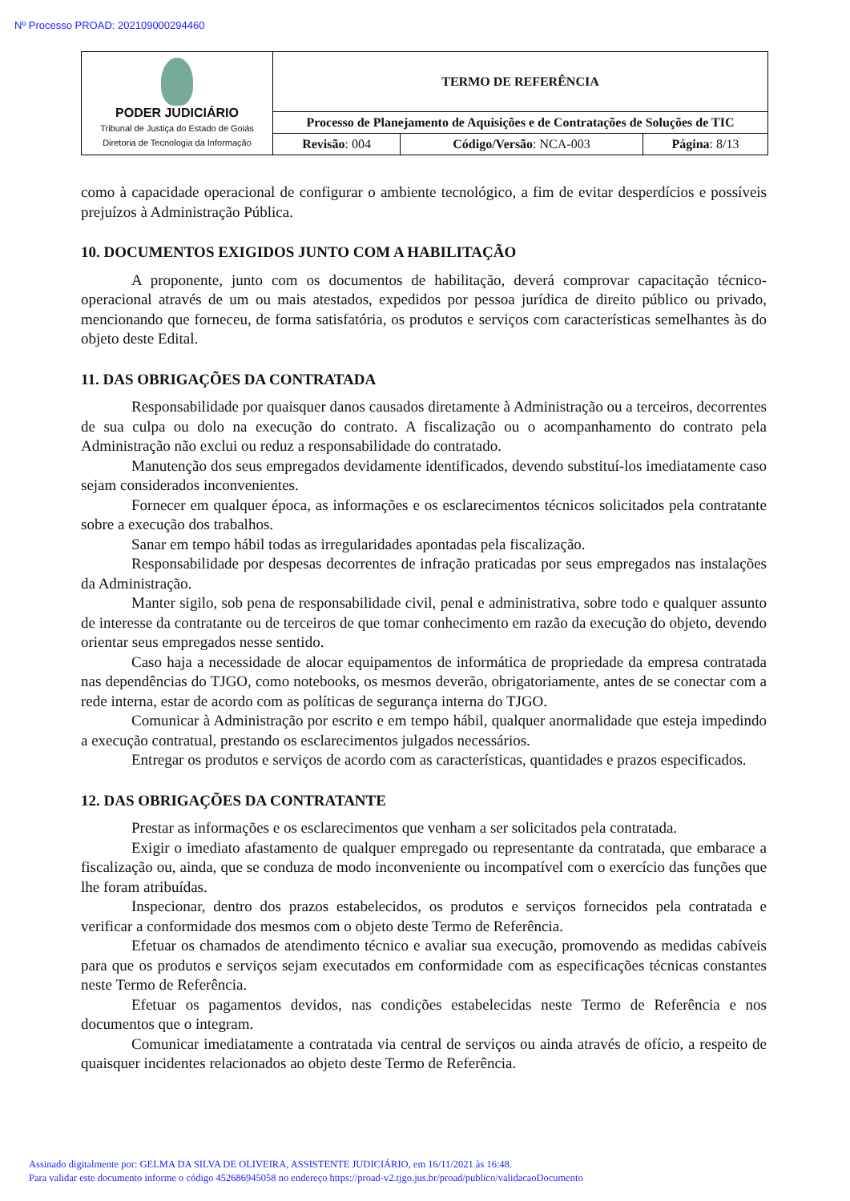Nº Processo PROAD: 202109000294460
| PODER JUDICIÁRIO Tribunal de Justiça do Estado de Goiás Diretoria de Tecnologia da Informação | TERMO DE REFERÊNCIA | | |
| | Processo de Planejamento de Aquisições e de Contratações de Soluções de TIC | | |
| | Revisão : 004 | Código/Versão : NCA-003 | Página : 8/13 |
como à capacidade operacional de configurar o ambiente tecnológico, a fim de evitar desperdícios e possíveis prejuízos à Administração Pública.
10. DOCUMENTOS EXIGIDOS JUNTO COM A HABILITAÇÃO
A proponente, junto com os documentos de habilitação, deverá comprovar capacitação técnico-operacional através de um ou mais atestados, expedidos por pessoa jurídica de direito público ou privado, mencionando que forneceu, de forma satisfatória, os produtos e serviços com características semelhantes às do objeto deste Edital.
11. DAS OBRIGAÇÕES DA CONTRATADA
Responsabilidade por quaisquer danos causados diretamente à Administração ou a terceiros, decorrentes de sua culpa ou dolo na execução do contrato. A fiscalização ou o acompanhamento do contrato pela Administração não exclui ou reduz a responsabilidade do contratado.
Manutenção dos seus empregados devidamente identificados, devendo substituí-los imediatamente caso sejam considerados inconvenientes.
Fornecer em qualquer época, as informações e os esclarecimentos técnicos solicitados pela contratante sobre a execução dos trabalhos.
Sanar em tempo hábil todas as irregularidades apontadas pela fiscalização.
Responsabilidade por despesas decorrentes de infração praticadas por seus empregados nas instalações da Administração.
Manter sigilo, sob pena de responsabilidade civil, penal e administrativa, sobre todo e qualquer assunto de interesse da contratante ou de terceiros de que tomar conhecimento em razão da execução do objeto, devendo orientar seus empregados nesse sentido.
Caso haja a necessidade de alocar equipamentos de informática de propriedade da empresa contratada nas dependências do TJGO, como notebooks, os mesmos deverão, obrigatoriamente, antes de se conectar com a rede interna, estar de acordo com as políticas de segurança interna do TJGO.
Comunicar à Administração por escrito e em tempo hábil, qualquer anormalidade que esteja impedindo a execução contratual, prestando os esclarecimentos julgados necessários.
Entregar os produtos e serviços de acordo com as características, quantidades e prazos especificados.
12. DAS OBRIGAÇÕES DA CONTRATANTE
Prestar as informações e os esclarecimentos que venham a ser solicitados pela contratada.
Exigir o imediato afastamento de qualquer empregado ou representante da contratada, que embarace a fiscalização ou, ainda, que se conduza de modo inconveniente ou incompatível com o exercício das funções que lhe foram atribuídas.
Inspecionar, dentro dos prazos estabelecidos, os produtos e serviços fornecidos pela contratada e verificar a conformidade dos mesmos com o objeto deste Termo de Referência.
Efetuar os chamados de atendimento técnico e avaliar sua execução, promovendo as medidas cabíveis para que os produtos e serviços sejam executados em conformidade com as especificações técnicas constantes neste Termo de Referência.
Efetuar os pagamentos devidos, nas condições estabelecidas neste Termo de Referência e nos documentos que o integram.
Comunicar imediatamente a contratada via central de serviços ou ainda através de ofício, a respeito de quaisquer incidentes relacionados ao objeto deste Termo de Referência.
Assinado digitalmente por: GELMA DA SILVA DE OLIVEIRA, ASSISTENTE JUDICIÁRIO, em 16/11/2021 às 16:48.
Para validar este documento informe o código 452686945058 no endereço https://proad-v2.tjgo.jus.br/proad/publico/validacaoDocumento